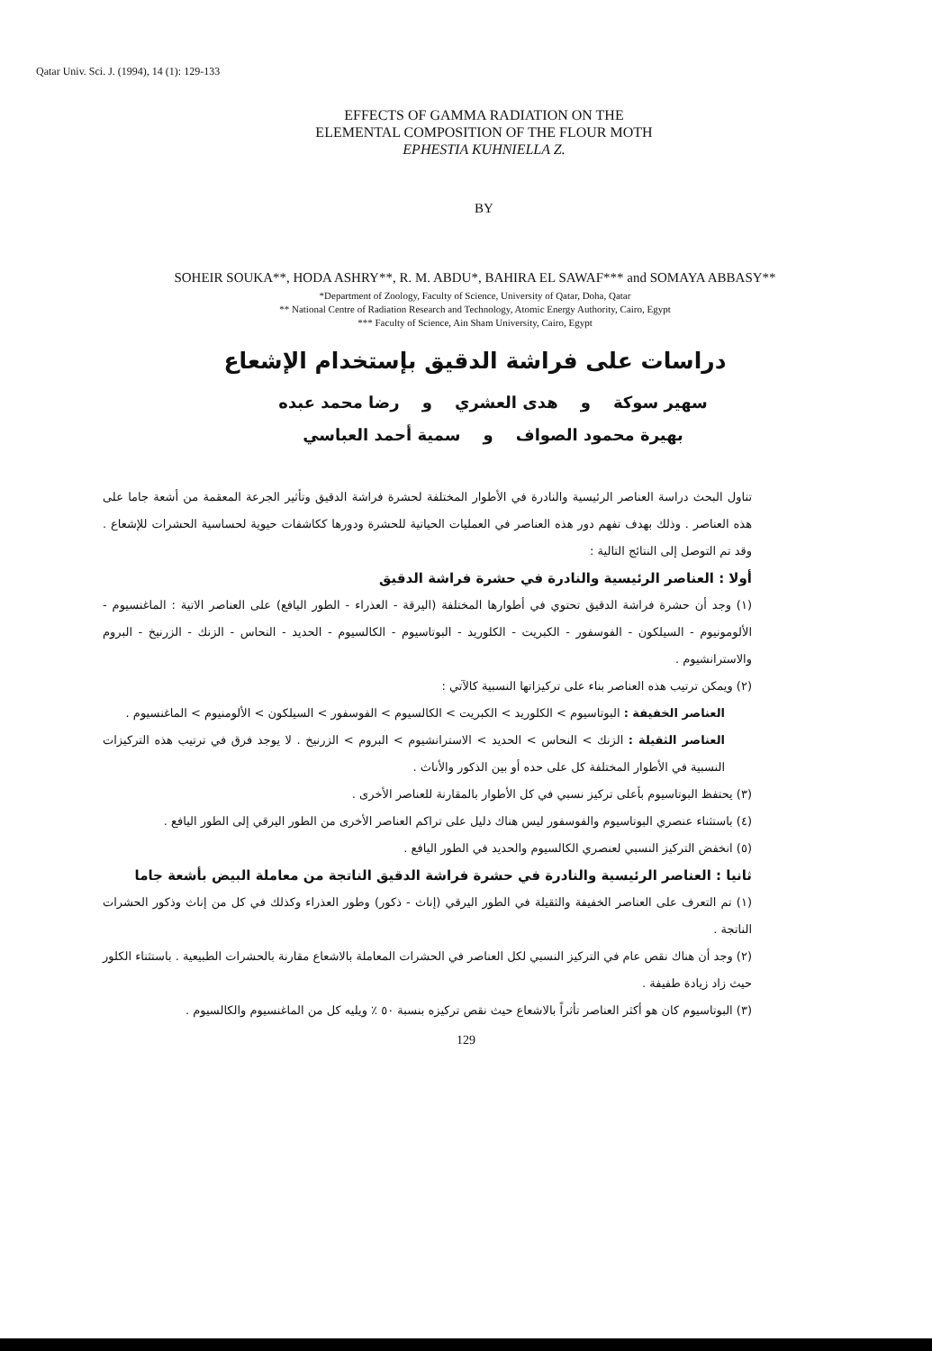Qatar Univ. Sci. J. (1994), 14 (1): 129-133
EFFECTS OF GAMMA RADIATION ON THE
ELEMENTAL COMPOSITION OF THE FLOUR MOTH
EPHESTIA KUHNIELLA Z.
BY
SOHEIR SOUKA**, HODA ASHRY**, R. M. ABDU*, BAHIRA EL SAWAF*** and SOMAYA ABBASY**
*Department of Zoology, Faculty of Science, University of Qatar, Doha, Qatar
** National Centre of Radiation Research and Technology, Atomic Energy Authority, Cairo, Egypt
*** Faculty of Science, Ain Sham University, Cairo, Egypt
دراسات على فراشة الدقيق بإستخدام الإشعاع
سهير سوكة و هدى العشري و رضا محمد عبده
بهيرة محمود الصواف و سمية أحمد العباسي
تناول البحث دراسة العناصر الرئيسية والنادرة في الأطوار المختلفة لحشرة فراشة الدقيق وتأثير الجرعة المعقمة من أشعة جاما على هذه العناصر . وذلك بهدف تفهم دور هذه العناصر في العمليات الحياتية للحشرة ودورها ككاشفات حيوية لحساسية الحشرات للإشعاع . وقد تم التوصل إلى النتائج التالية :
أولا : العناصر الرئيسية والنادرة في حشرة فراشة الدقيق
(١) وجد أن حشرة فراشة الدقيق تحتوي في أطوارها المختلفة (اليرقة - العذراء - الطور اليافع) على العناصر الاتية : الماغنسيوم - الألومونيوم - السيلكون - الفوسفور - الكبريت - الكلوريد - البوتاسيوم - الكالسيوم - الحديد - النحاس - الزنك - الزرنيخ - البروم والاسترانشيوم .
(٢) ويمكن ترتيب هذه العناصر بناء على تركيزاتها النسبية كالآتي :
العناصر الخفيفة : البوتاسيوم > الكلوريد > الكبريت > الكالسيوم > الفوسفور > السيلكون > الألومنيوم > الماغنسيوم .
العناصر الثقيلة : الزنك > النحاس > الحديد > الاسترانشيوم > البروم > الزرنيخ . لا يوجد فرق في ترتيب هذه التركيزات النسبية في الأطوار المختلفة كل على حده أو بين الذكور والأناث .
(٣) يحتفظ البوتاسيوم بأعلى تركيز نسبي في كل الأطوار بالمقارنة للعناصر الأخرى .
(٤) باستثناء عنصري البوتاسيوم والفوسفور ليس هناك دليل على تراكم العناصر الأخرى من الطور اليرقي إلى الطور اليافع .
(٥) انخفض التركيز النسبي لعنصري الكالسيوم والحديد في الطور اليافع .
ثانيا : العناصر الرئيسية والنادرة في حشرة فراشة الدقيق الناتجة من معاملة البيض بأشعة جاما
(١) تم التعرف على العناصر الخفيفة والثقيلة في الطور اليرقي (إناث - ذكور) وطور العذراء وكذلك في كل من إناث وذكور الحشرات الناتجة .
(٢) وجد أن هناك نقص عام في التركيز النسبي لكل العناصر في الحشرات المعاملة بالاشعاع مقارنة بالحشرات الطبيعية . باستثناء الكلور حيث زاد زيادة طفيفة .
(٣) البوتاسيوم كان هو أكثر العناصر تأثراً بالاشعاع حيث نقص تركيزه بنسبة ٥٠ ٪ ويليه كل من الماغنسيوم والكالسيوم .
129